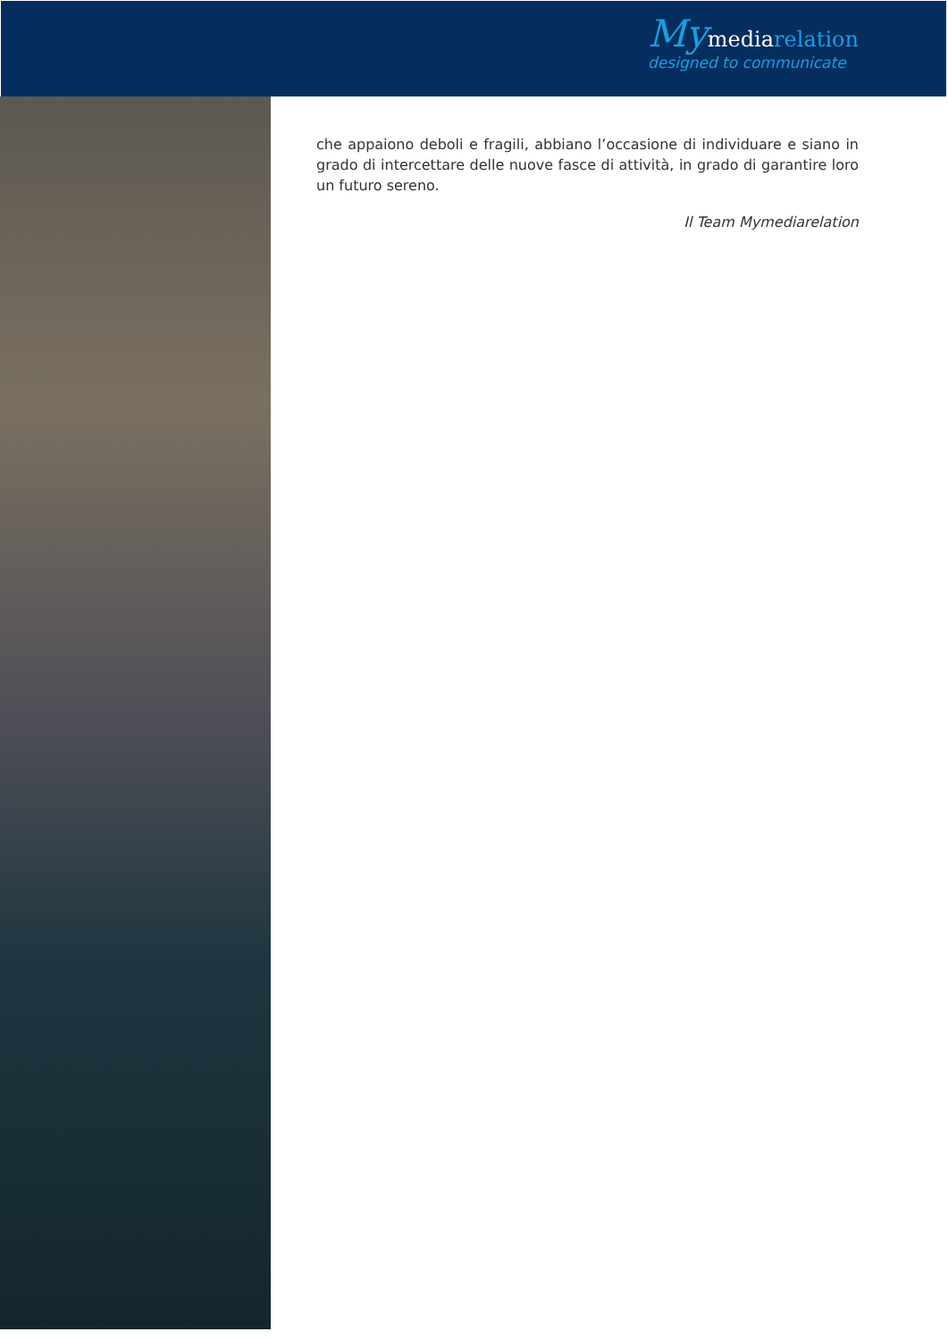My mediarelation
designed to communicate
che appaiono deboli e fragili, abbiano l’occasione di individuare e siano in grado di intercettare delle nuove fasce di attività, in grado di garantire loro un futuro sereno.
Il Team Mymediarelation